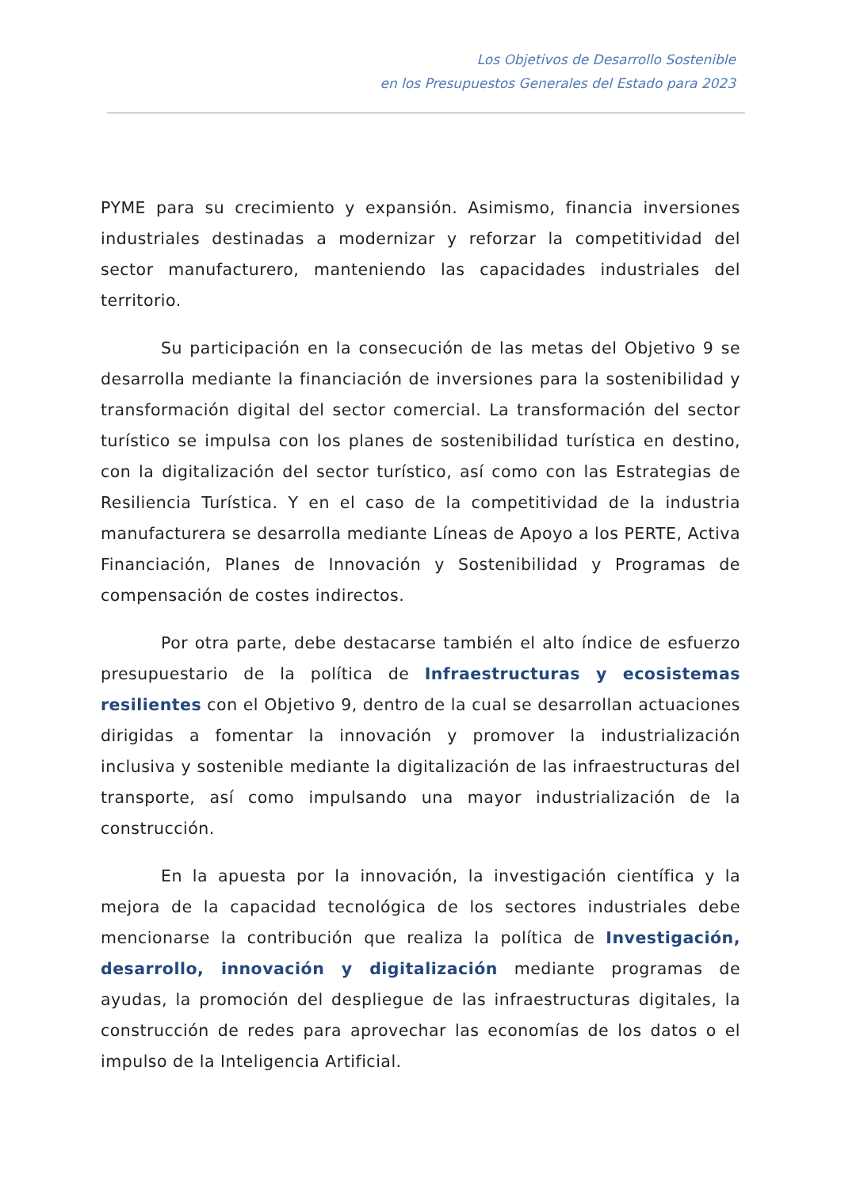Los Objetivos de Desarrollo Sostenible
en los Presupuestos Generales del Estado para 2023
PYME para su crecimiento y expansión. Asimismo, financia inversiones industriales destinadas a modernizar y reforzar la competitividad del sector manufacturero, manteniendo las capacidades industriales del territorio.
Su participación en la consecución de las metas del Objetivo 9 se desarrolla mediante la financiación de inversiones para la sostenibilidad y transformación digital del sector comercial. La transformación del sector turístico se impulsa con los planes de sostenibilidad turística en destino, con la digitalización del sector turístico, así como con las Estrategias de Resiliencia Turística. Y en el caso de la competitividad de la industria manufacturera se desarrolla mediante Líneas de Apoyo a los PERTE, Activa Financiación, Planes de Innovación y Sostenibilidad y Programas de compensación de costes indirectos.
Por otra parte, debe destacarse también el alto índice de esfuerzo presupuestario de la política de Infraestructuras y ecosistemas resilientes con el Objetivo 9, dentro de la cual se desarrollan actuaciones dirigidas a fomentar la innovación y promover la industrialización inclusiva y sostenible mediante la digitalización de las infraestructuras del transporte, así como impulsando una mayor industrialización de la construcción.
En la apuesta por la innovación, la investigación científica y la mejora de la capacidad tecnológica de los sectores industriales debe mencionarse la contribución que realiza la política de Investigación, desarrollo, innovación y digitalización mediante programas de ayudas, la promoción del despliegue de las infraestructuras digitales, la construcción de redes para aprovechar las economías de los datos o el impulso de la Inteligencia Artificial.